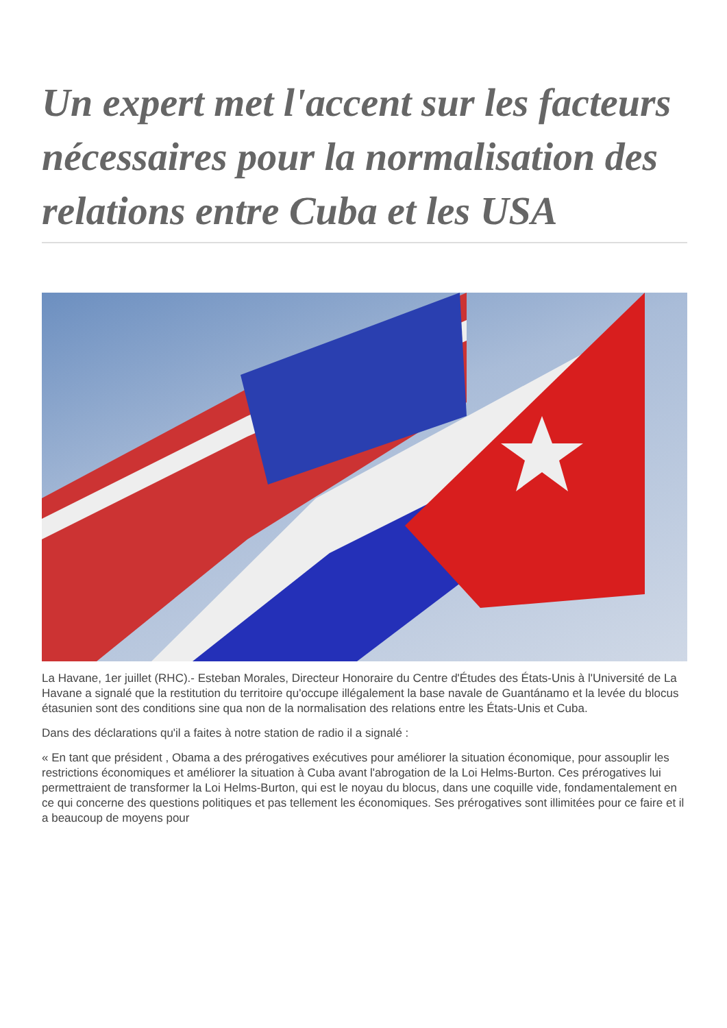Un expert met l'accent sur les facteurs nécessaires pour la normalisation des relations entre Cuba et les USA
La Havane, 1er juillet (RHC).- Esteban Morales, Directeur Honoraire du Centre d'Études des États-Unis à l'Université de La Havane a signalé que la restitution du territoire qu'occupe illégalement la base navale de Guantánamo et la levée du blocus étasunien sont des conditions sine qua non de la normalisation des relations entre les États-Unis et Cuba.
Dans des déclarations qu'il a faites à notre station de radio il a signalé :
« En tant que président , Obama a des prérogatives exécutives pour améliorer la situation économique, pour assouplir les restrictions économiques et améliorer la situation à Cuba avant l'abrogation de la Loi Helms-Burton. Ces prérogatives lui permettraient de transformer la Loi Helms-Burton, qui est le noyau du blocus, dans une coquille vide, fondamentalement en ce qui concerne des questions politiques et pas tellement les économiques. Ses prérogatives sont illimitées pour ce faire et il a beaucoup de moyens pour